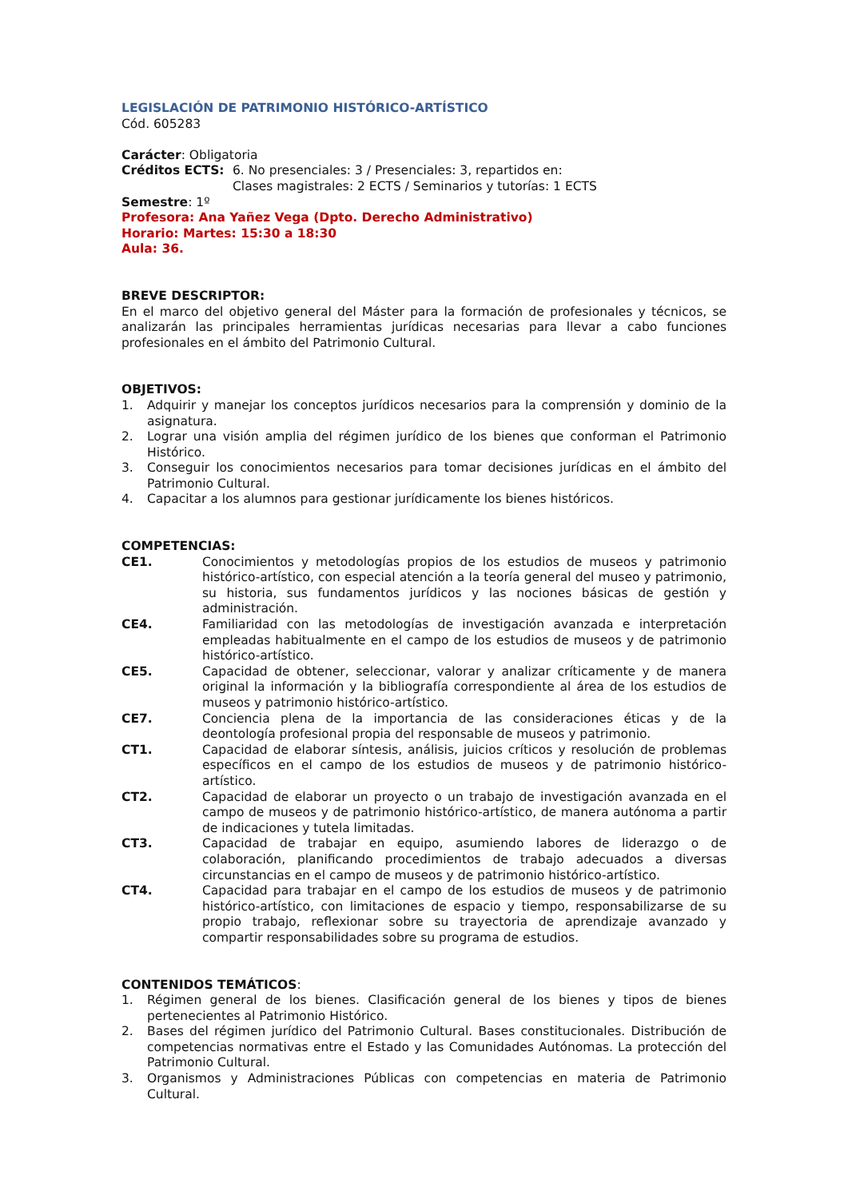LEGISLACIÓN DE PATRIMONIO HISTÓRICO-ARTÍSTICO
Cód. 605283
Carácter: Obligatoria
Créditos ECTS: 6. No presenciales: 3 / Presenciales: 3, repartidos en:
Clases magistrales: 2 ECTS / Seminarios y tutorías: 1 ECTS
Semestre: 1º
Profesora: Ana Yañez Vega (Dpto. Derecho Administrativo)
Horario: Martes: 15:30 a 18:30
Aula: 36.
BREVE DESCRIPTOR:
En el marco del objetivo general del Máster para la formación de profesionales y técnicos, se analizarán las principales herramientas jurídicas necesarias para llevar a cabo funciones profesionales en el ámbito del Patrimonio Cultural.
OBJETIVOS:
1. Adquirir y manejar los conceptos jurídicos necesarios para la comprensión y dominio de la asignatura.
2. Lograr una visión amplia del régimen jurídico de los bienes que conforman el Patrimonio Histórico.
3. Conseguir los conocimientos necesarios para tomar decisiones jurídicas en el ámbito del Patrimonio Cultural.
4. Capacitar a los alumnos para gestionar jurídicamente los bienes históricos.
COMPETENCIAS:
CE1. Conocimientos y metodologías propios de los estudios de museos y patrimonio histórico-artístico, con especial atención a la teoría general del museo y patrimonio, su historia, sus fundamentos jurídicos y las nociones básicas de gestión y administración.
CE4. Familiaridad con las metodologías de investigación avanzada e interpretación empleadas habitualmente en el campo de los estudios de museos y de patrimonio histórico-artístico.
CE5. Capacidad de obtener, seleccionar, valorar y analizar críticamente y de manera original la información y la bibliografía correspondiente al área de los estudios de museos y patrimonio histórico-artístico.
CE7. Conciencia plena de la importancia de las consideraciones éticas y de la deontología profesional propia del responsable de museos y patrimonio.
CT1. Capacidad de elaborar síntesis, análisis, juicios críticos y resolución de problemas específicos en el campo de los estudios de museos y de patrimonio histórico-artístico.
CT2. Capacidad de elaborar un proyecto o un trabajo de investigación avanzada en el campo de museos y de patrimonio histórico-artístico, de manera autónoma a partir de indicaciones y tutela limitadas.
CT3. Capacidad de trabajar en equipo, asumiendo labores de liderazgo o de colaboración, planificando procedimientos de trabajo adecuados a diversas circunstancias en el campo de museos y de patrimonio histórico-artístico.
CT4. Capacidad para trabajar en el campo de los estudios de museos y de patrimonio histórico-artístico, con limitaciones de espacio y tiempo, responsabilizarse de su propio trabajo, reflexionar sobre su trayectoria de aprendizaje avanzado y compartir responsabilidades sobre su programa de estudios.
CONTENIDOS TEMÁTICOS:
1. Régimen general de los bienes. Clasificación general de los bienes y tipos de bienes pertenecientes al Patrimonio Histórico.
2. Bases del régimen jurídico del Patrimonio Cultural. Bases constitucionales. Distribución de competencias normativas entre el Estado y las Comunidades Autónomas. La protección del Patrimonio Cultural.
3. Organismos y Administraciones Públicas con competencias en materia de Patrimonio Cultural.